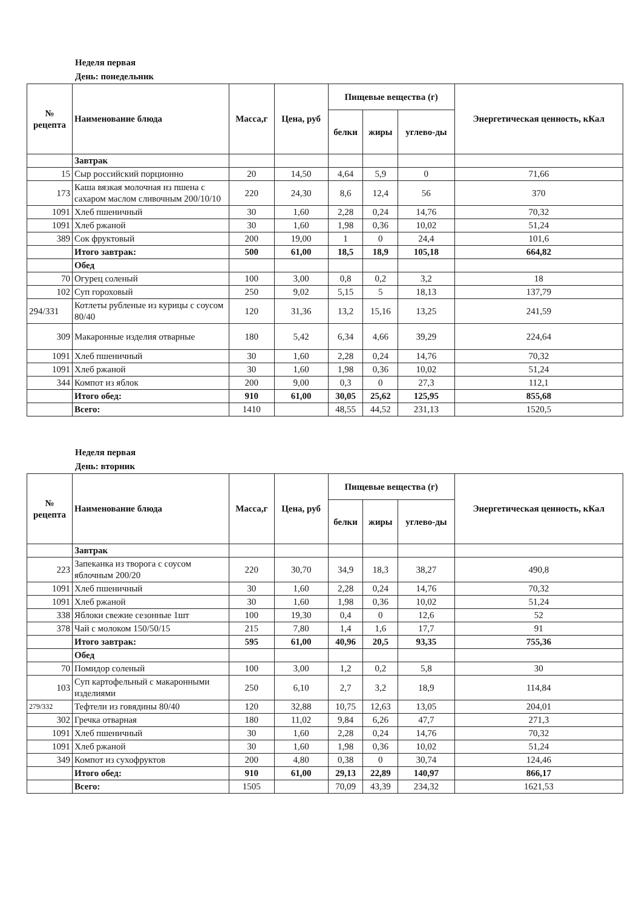Неделя первая
День: понедельник
| № рецепта | Наименование блюда | Масса,г | Цена, руб | Пищевые вещества (г) | | | Энергетическая ценность, кКал |
| --- | --- | --- | --- | --- | --- | --- | --- |
| | | | | белки | жиры | углево-ды | |
| | Завтрак | | | | | | |
| 15 | Сыр российский порционно | 20 | 14,50 | 4,64 | 5,9 | 0 | 71,66 |
| 173 | Каша вязкая молочная из пшена с сахаром маслом сливочным 200/10/10 | 220 | 24,30 | 8,6 | 12,4 | 56 | 370 |
| 1091 | Хлеб пшеничный | 30 | 1,60 | 2,28 | 0,24 | 14,76 | 70,32 |
| 1091 | Хлеб ржаной | 30 | 1,60 | 1,98 | 0,36 | 10,02 | 51,24 |
| 389 | Сок фруктовый | 200 | 19,00 | 1 | 0 | 24,4 | 101,6 |
| | Итого завтрак: | 500 | 61,00 | 18,5 | 18,9 | 105,18 | 664,82 |
| | Обед | | | | | | |
| 70 | Огурец соленый | 100 | 3,00 | 0,8 | 0,2 | 3,2 | 18 |
| 102 | Суп гороховый | 250 | 9,02 | 5,15 | 5 | 18,13 | 137,79 |
| 294/331 | Котлеты рубленые из курицы с соусом 80/40 | 120 | 31,36 | 13,2 | 15,16 | 13,25 | 241,59 |
| 309 | Макаронные изделия отварные | 180 | 5,42 | 6,34 | 4,66 | 39,29 | 224,64 |
| 1091 | Хлеб пшеничный | 30 | 1,60 | 2,28 | 0,24 | 14,76 | 70,32 |
| 1091 | Хлеб ржаной | 30 | 1,60 | 1,98 | 0,36 | 10,02 | 51,24 |
| 344 | Компот из яблок | 200 | 9,00 | 0,3 | 0 | 27,3 | 112,1 |
| | Итого обед: | 910 | 61,00 | 30,05 | 25,62 | 125,95 | 855,68 |
| | Всего: | 1410 | | 48,55 | 44,52 | 231,13 | 1520,5 |
Неделя первая
День: вторник
| № рецепта | Наименование блюда | Масса,г | Цена, руб | Пищевые вещества (г) | | | Энергетическая ценность, кКал |
| --- | --- | --- | --- | --- | --- | --- | --- |
| | | | | белки | жиры | углево-ды | |
| | Завтрак | | | | | | |
| 223 | Запеканка из творога с соусом яблочным 200/20 | 220 | 30,70 | 34,9 | 18,3 | 38,27 | 490,8 |
| 1091 | Хлеб пшеничный | 30 | 1,60 | 2,28 | 0,24 | 14,76 | 70,32 |
| 1091 | Хлеб ржаной | 30 | 1,60 | 1,98 | 0,36 | 10,02 | 51,24 |
| 338 | Яблоки свежие сезонные 1шт | 100 | 19,30 | 0,4 | 0 | 12,6 | 52 |
| 378 | Чай с молоком 150/50/15 | 215 | 7,80 | 1,4 | 1,6 | 17,7 | 91 |
| | Итого завтрак: | 595 | 61,00 | 40,96 | 20,5 | 93,35 | 755,36 |
| | Обед | | | | | | |
| 70 | Помидор соленый | 100 | 3,00 | 1,2 | 0,2 | 5,8 | 30 |
| 103 | Суп картофельный с макаронными изделиями | 250 | 6,10 | 2,7 | 3,2 | 18,9 | 114,84 |
| 279/332 | Тефтели из говядины 80/40 | 120 | 32,88 | 10,75 | 12,63 | 13,05 | 204,01 |
| 302 | Гречка отварная | 180 | 11,02 | 9,84 | 6,26 | 47,7 | 271,3 |
| 1091 | Хлеб пшеничный | 30 | 1,60 | 2,28 | 0,24 | 14,76 | 70,32 |
| 1091 | Хлеб ржаной | 30 | 1,60 | 1,98 | 0,36 | 10,02 | 51,24 |
| 349 | Компот из сухофруктов | 200 | 4,80 | 0,38 | 0 | 30,74 | 124,46 |
| | Итого обед: | 910 | 61,00 | 29,13 | 22,89 | 140,97 | 866,17 |
| | Всего: | 1505 | | 70,09 | 43,39 | 234,32 | 1621,53 |